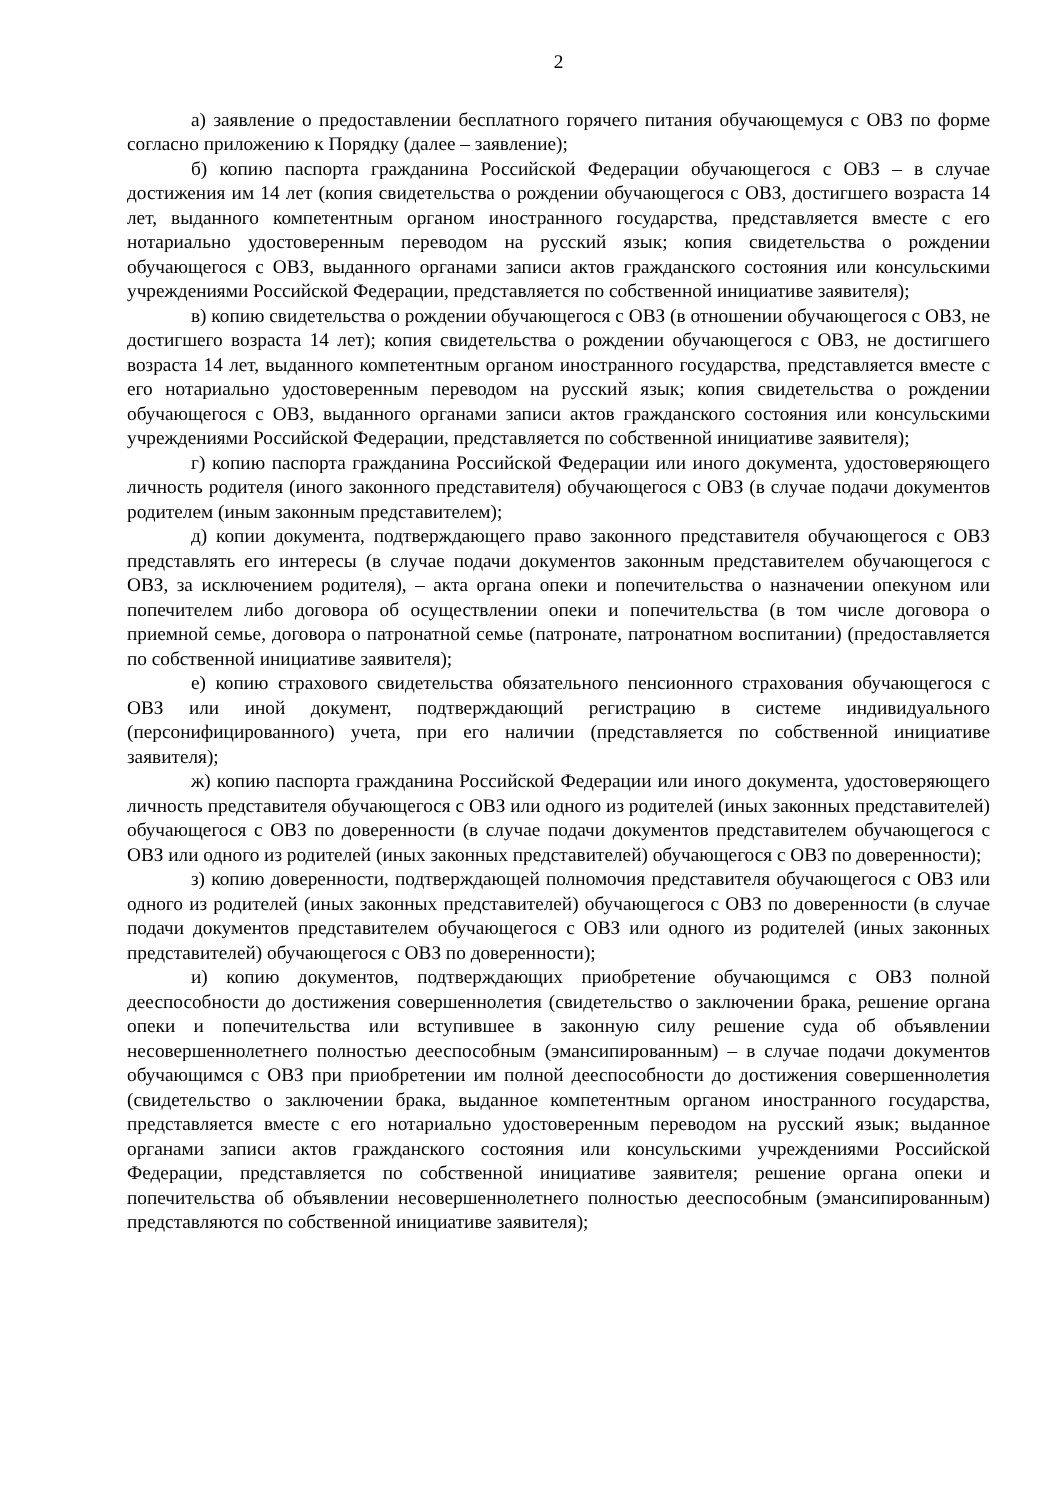2
а) заявление о предоставлении бесплатного горячего питания обучающемуся с ОВЗ по форме согласно приложению к Порядку (далее – заявление);
б) копию паспорта гражданина Российской Федерации обучающегося с ОВЗ – в случае достижения им 14 лет (копия свидетельства о рождении обучающегося с ОВЗ, достигшего возраста 14 лет, выданного компетентным органом иностранного государства, представляется вместе с его нотариально удостоверенным переводом на русский язык; копия свидетельства о рождении обучающегося с ОВЗ, выданного органами записи актов гражданского состояния или консульскими учреждениями Российской Федерации, представляется по собственной инициативе заявителя);
в) копию свидетельства о рождении обучающегося с ОВЗ (в отношении обучающегося с ОВЗ, не достигшего возраста 14 лет); копия свидетельства о рождении обучающегося с ОВЗ, не достигшего возраста 14 лет, выданного компетентным органом иностранного государства, представляется вместе с его нотариально удостоверенным переводом на русский язык; копия свидетельства о рождении обучающегося с ОВЗ, выданного органами записи актов гражданского состояния или консульскими учреждениями Российской Федерации, представляется по собственной инициативе заявителя);
г) копию паспорта гражданина Российской Федерации или иного документа, удостоверяющего личность родителя (иного законного представителя) обучающегося с ОВЗ (в случае подачи документов родителем (иным законным представителем);
д) копии документа, подтверждающего право законного представителя обучающегося с ОВЗ представлять его интересы (в случае подачи документов законным представителем обучающегося с ОВЗ, за исключением родителя), – акта органа опеки и попечительства о назначении опекуном или попечителем либо договора об осуществлении опеки и попечительства (в том числе договора о приемной семье, договора о патронатной семье (патронате, патронатном воспитании) (предоставляется по собственной инициативе заявителя);
е) копию страхового свидетельства обязательного пенсионного страхования обучающегося с ОВЗ или иной документ, подтверждающий регистрацию в системе индивидуального (персонифицированного) учета, при его наличии (представляется по собственной инициативе заявителя);
ж) копию паспорта гражданина Российской Федерации или иного документа, удостоверяющего личность представителя обучающегося с ОВЗ или одного из родителей (иных законных представителей) обучающегося с ОВЗ по доверенности (в случае подачи документов представителем обучающегося с ОВЗ или одного из родителей (иных законных представителей) обучающегося с ОВЗ по доверенности);
з) копию доверенности, подтверждающей полномочия представителя обучающегося с ОВЗ или одного из родителей (иных законных представителей) обучающегося с ОВЗ по доверенности (в случае подачи документов представителем обучающегося с ОВЗ или одного из родителей (иных законных представителей) обучающегося с ОВЗ по доверенности);
и) копию документов, подтверждающих приобретение обучающимся с ОВЗ полной дееспособности до достижения совершеннолетия (свидетельство о заключении брака, решение органа опеки и попечительства или вступившее в законную силу решение суда об объявлении несовершеннолетнего полностью дееспособным (эмансипированным) – в случае подачи документов обучающимся с ОВЗ при приобретении им полной дееспособности до достижения совершеннолетия (свидетельство о заключении брака, выданное компетентным органом иностранного государства, представляется вместе с его нотариально удостоверенным переводом на русский язык; выданное органами записи актов гражданского состояния или консульскими учреждениями Российской Федерации, представляется по собственной инициативе заявителя; решение органа опеки и попечительства об объявлении несовершеннолетнего полностью дееспособным (эмансипированным) представляются по собственной инициативе заявителя);